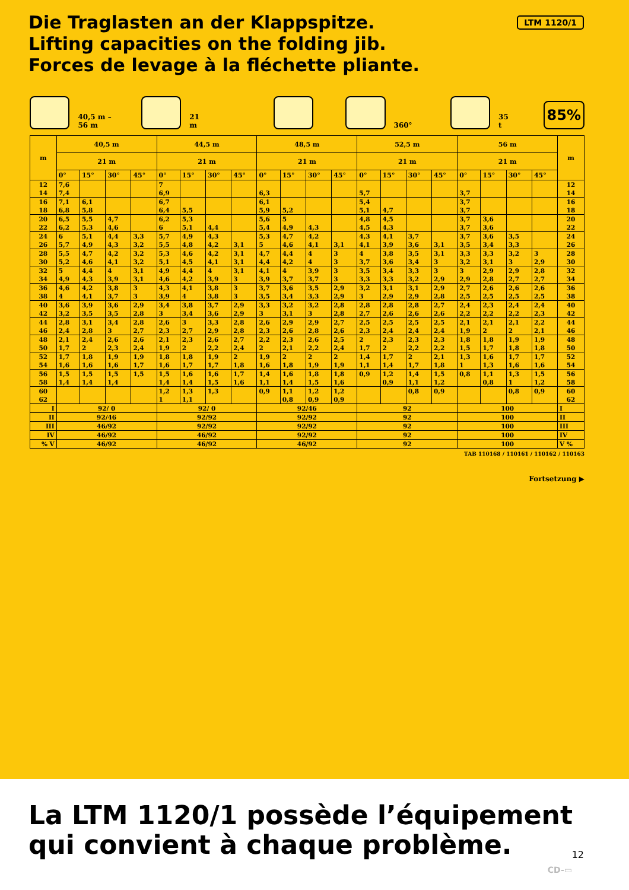LTM 1120/1
Die Traglasten an der Klappspitze.
Lifting capacities on the folding jib.
Forces de levage à la fléchette pliante.
40,5 m – 56 m 21 m 360° 35 t 85%
| m | 40,5 m | | | | 44,5 m | | | | 48,5 m | | | | 52,5 m | | | | 56 m | | | | m |
| --- | --- | --- | --- | --- | --- | --- | --- | --- | --- | --- | --- | --- | --- | --- | --- | --- | --- | --- | --- | --- | --- |
| | 21 m | | | | 21 m | | | | 21 m | | | | 21 m | | | | 21 m | | | | |
| | 0° | 15° | 30° | 45° | 0° | 15° | 30° | 45° | 0° | 15° | 30° | 45° | 0° | 15° | 30° | 45° | 0° | 15° | 30° | 45° | |
| 12 | 7,6 | | | | 7 | | | | | | | | | | | | | | | | 12 |
| 14 | 7,4 | | | | 6,9 | | | | 6,3 | | | | 5,7 | | | | 3,7 | | | | 14 |
| 16 | 7,1 | 6,1 | | | 6,7 | | | | 6,1 | | | | 5,4 | | | | 3,7 | | | | 16 |
| 18 | 6,8 | 5,8 | | | 6,4 | 5,5 | | | 5,9 | 5,2 | | | 5,1 | 4,7 | | | 3,7 | | | | 18 |
| 20 | 6,5 | 5,5 | 4,7 | | 6,2 | 5,3 | | | 5,6 | 5 | | | 4,8 | 4,5 | | | 3,7 | 3,6 | | | 20 |
| 22 | 6,2 | 5,3 | 4,6 | | 6 | 5,1 | 4,4 | | 5,4 | 4,9 | 4,3 | | 4,5 | 4,3 | | | 3,7 | 3,6 | | | 22 |
| 24 | 6 | 5,1 | 4,4 | 3,3 | 5,7 | 4,9 | 4,3 | | 5,3 | 4,7 | 4,2 | | 4,3 | 4,1 | 3,7 | | 3,7 | 3,6 | 3,5 | | 24 |
| 26 | 5,7 | 4,9 | 4,3 | 3,2 | 5,5 | 4,8 | 4,2 | 3,1 | 5 | 4,6 | 4,1 | 3,1 | 4,1 | 3,9 | 3,6 | 3,1 | 3,5 | 3,4 | 3,3 | | 26 |
| 28 | 5,5 | 4,7 | 4,2 | 3,2 | 5,3 | 4,6 | 4,2 | 3,1 | 4,7 | 4,4 | 4 | 3 | 4 | 3,8 | 3,5 | 3,1 | 3,3 | 3,3 | 3,2 | 3 | 28 |
| 30 | 5,2 | 4,6 | 4,1 | 3,2 | 5,1 | 4,5 | 4,1 | 3,1 | 4,4 | 4,2 | 4 | 3 | 3,7 | 3,6 | 3,4 | 3 | 3,2 | 3,1 | 3 | 2,9 | 30 |
| 32 | 5 | 4,4 | 4 | 3,1 | 4,9 | 4,4 | 4 | 3,1 | 4,1 | 4 | 3,9 | 3 | 3,5 | 3,4 | 3,3 | 3 | 3 | 2,9 | 2,9 | 2,8 | 32 |
| 34 | 4,9 | 4,3 | 3,9 | 3,1 | 4,6 | 4,2 | 3,9 | 3 | 3,9 | 3,7 | 3,7 | 3 | 3,3 | 3,3 | 3,2 | 2,9 | 2,9 | 2,8 | 2,7 | 2,7 | 34 |
| 36 | 4,6 | 4,2 | 3,8 | 3 | 4,3 | 4,1 | 3,8 | 3 | 3,7 | 3,6 | 3,5 | 2,9 | 3,2 | 3,1 | 3,1 | 2,9 | 2,7 | 2,6 | 2,6 | 2,6 | 36 |
| 38 | 4 | 4,1 | 3,7 | 3 | 3,9 | 4 | 3,8 | 3 | 3,5 | 3,4 | 3,3 | 2,9 | 3 | 2,9 | 2,9 | 2,8 | 2,5 | 2,5 | 2,5 | 2,5 | 38 |
| 40 | 3,6 | 3,9 | 3,6 | 2,9 | 3,4 | 3,8 | 3,7 | 2,9 | 3,3 | 3,2 | 3,2 | 2,8 | 2,8 | 2,8 | 2,8 | 2,7 | 2,4 | 2,3 | 2,4 | 2,4 | 40 |
| 42 | 3,2 | 3,5 | 3,5 | 2,8 | 3 | 3,4 | 3,6 | 2,9 | 3 | 3,1 | 3 | 2,8 | 2,7 | 2,6 | 2,6 | 2,6 | 2,2 | 2,2 | 2,2 | 2,3 | 42 |
| 44 | 2,8 | 3,1 | 3,4 | 2,8 | 2,6 | 3 | 3,3 | 2,8 | 2,6 | 2,9 | 2,9 | 2,7 | 2,5 | 2,5 | 2,5 | 2,5 | 2,1 | 2,1 | 2,1 | 2,2 | 44 |
| 46 | 2,4 | 2,8 | 3 | 2,7 | 2,3 | 2,7 | 2,9 | 2,8 | 2,3 | 2,6 | 2,8 | 2,6 | 2,3 | 2,4 | 2,4 | 2,4 | 1,9 | 2 | 2 | 2,1 | 46 |
| 48 | 2,1 | 2,4 | 2,6 | 2,6 | 2,1 | 2,3 | 2,6 | 2,7 | 2,2 | 2,3 | 2,6 | 2,5 | 2 | 2,3 | 2,3 | 2,3 | 1,8 | 1,8 | 1,9 | 1,9 | 48 |
| 50 | 1,7 | 2 | 2,3 | 2,4 | 1,9 | 2 | 2,2 | 2,4 | 2 | 2,1 | 2,2 | 2,4 | 1,7 | 2 | 2,2 | 2,2 | 1,5 | 1,7 | 1,8 | 1,8 | 50 |
| 52 | 1,7 | 1,8 | 1,9 | 1,9 | 1,8 | 1,8 | 1,9 | 2 | 1,9 | 2 | 2 | 2 | 1,4 | 1,7 | 2 | 2,1 | 1,3 | 1,6 | 1,7 | 1,7 | 52 |
| 54 | 1,6 | 1,6 | 1,6 | 1,7 | 1,6 | 1,7 | 1,7 | 1,8 | 1,6 | 1,8 | 1,9 | 1,9 | 1,1 | 1,4 | 1,7 | 1,8 | 1 | 1,3 | 1,6 | 1,6 | 54 |
| 56 | 1,5 | 1,5 | 1,5 | 1,5 | 1,5 | 1,6 | 1,6 | 1,7 | 1,4 | 1,6 | 1,8 | 1,8 | 0,9 | 1,2 | 1,4 | 1,5 | 0,8 | 1,1 | 1,3 | 1,5 | 56 |
| 58 | 1,4 | 1,4 | 1,4 | | 1,4 | 1,4 | 1,5 | 1,6 | 1,1 | 1,4 | 1,5 | 1,6 | | 0,9 | 1,1 | 1,2 | | 0,8 | 1 | 1,2 | 58 |
| 60 | | | | | 1,2 | 1,3 | 1,3 | | 0,9 | 1,1 | 1,2 | 1,2 | | | 0,8 | 0,9 | | | 0,8 | 0,9 | 60 |
| 62 | | | | | 1 | 1,1 | | | | 0,8 | 0,9 | 0,9 | | | | | | | | | 62 |
| I | 92/ 0 | | | | 92/ 0 | | | | 92/46 | | | | 92 | | | | 100 | | | | I |
| II | 92/46 | | | | 92/92 | | | | 92/92 | | | | 92 | | | | 100 | | | | II |
| III | 46/92 | | | | 92/92 | | | | 92/92 | | | | 92 | | | | 100 | | | | III |
| IV | 46/92 | | | | 46/92 | | | | 92/92 | | | | 92 | | | | 100 | | | | IV |
| % V | 46/92 | | | | 46/92 | | | | 46/92 | | | | 92 | | | | 100 | | | | V % |
TAB 110168 / 110161 / 110162 / 110163
Fortsetzung ▶
La LTM 1120/1 possède l’équipement
qui convient à chaque problème.
12
CD-▭